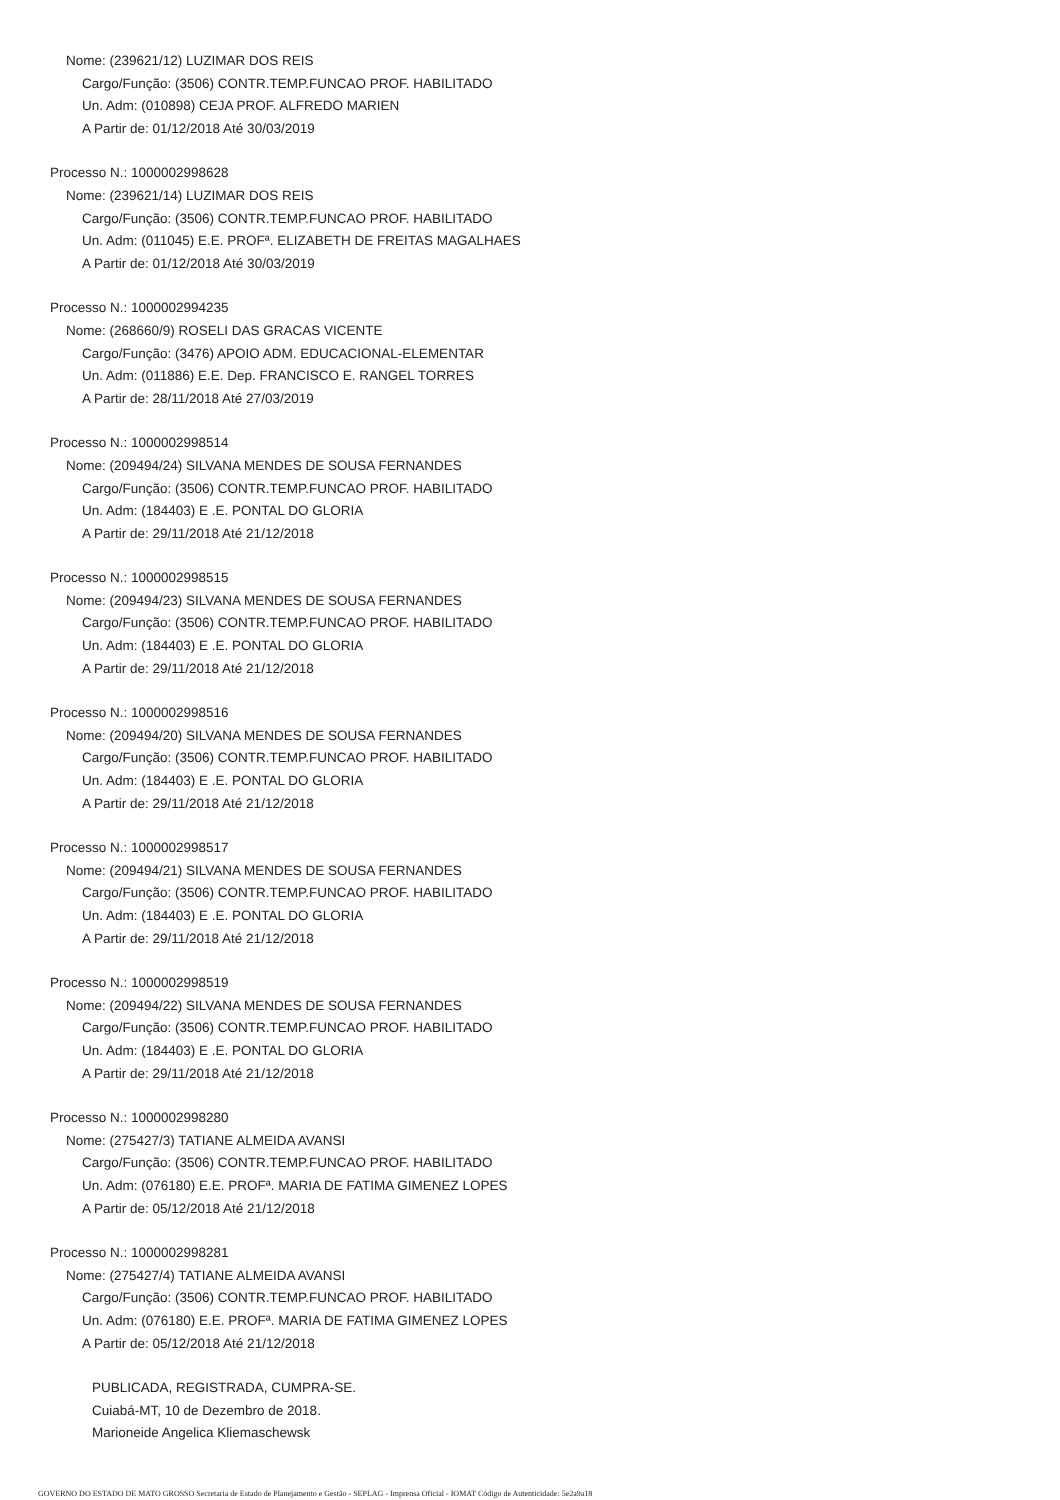Nome: (239621/12) LUZIMAR DOS REIS
Cargo/Função: (3506) CONTR.TEMP.FUNCAO PROF. HABILITADO
Un. Adm: (010898) CEJA PROF. ALFREDO MARIEN
A Partir de: 01/12/2018 Até 30/03/2019
Processo N.: 1000002998628
Nome: (239621/14) LUZIMAR DOS REIS
Cargo/Função: (3506) CONTR.TEMP.FUNCAO PROF. HABILITADO
Un. Adm: (011045) E.E. PROFª. ELIZABETH DE FREITAS MAGALHAES
A Partir de: 01/12/2018 Até 30/03/2019
Processo N.: 1000002994235
Nome: (268660/9) ROSELI DAS GRACAS VICENTE
Cargo/Função: (3476) APOIO ADM. EDUCACIONAL-ELEMENTAR
Un. Adm: (011886) E.E. Dep. FRANCISCO E. RANGEL TORRES
A Partir de: 28/11/2018 Até 27/03/2019
Processo N.: 1000002998514
Nome: (209494/24) SILVANA MENDES DE SOUSA FERNANDES
Cargo/Função: (3506) CONTR.TEMP.FUNCAO PROF. HABILITADO
Un. Adm: (184403) E .E. PONTAL DO GLORIA
A Partir de: 29/11/2018 Até 21/12/2018
Processo N.: 1000002998515
Nome: (209494/23) SILVANA MENDES DE SOUSA FERNANDES
Cargo/Função: (3506) CONTR.TEMP.FUNCAO PROF. HABILITADO
Un. Adm: (184403) E .E. PONTAL DO GLORIA
A Partir de: 29/11/2018 Até 21/12/2018
Processo N.: 1000002998516
Nome: (209494/20) SILVANA MENDES DE SOUSA FERNANDES
Cargo/Função: (3506) CONTR.TEMP.FUNCAO PROF. HABILITADO
Un. Adm: (184403) E .E. PONTAL DO GLORIA
A Partir de: 29/11/2018 Até 21/12/2018
Processo N.: 1000002998517
Nome: (209494/21) SILVANA MENDES DE SOUSA FERNANDES
Cargo/Função: (3506) CONTR.TEMP.FUNCAO PROF. HABILITADO
Un. Adm: (184403) E .E. PONTAL DO GLORIA
A Partir de: 29/11/2018 Até 21/12/2018
Processo N.: 1000002998519
Nome: (209494/22) SILVANA MENDES DE SOUSA FERNANDES
Cargo/Função: (3506) CONTR.TEMP.FUNCAO PROF. HABILITADO
Un. Adm: (184403) E .E. PONTAL DO GLORIA
A Partir de: 29/11/2018 Até 21/12/2018
Processo N.: 1000002998280
Nome: (275427/3) TATIANE ALMEIDA AVANSI
Cargo/Função: (3506) CONTR.TEMP.FUNCAO PROF. HABILITADO
Un. Adm: (076180) E.E. PROFª. MARIA DE FATIMA GIMENEZ LOPES
A Partir de: 05/12/2018 Até 21/12/2018
Processo N.: 1000002998281
Nome: (275427/4) TATIANE ALMEIDA AVANSI
Cargo/Função: (3506) CONTR.TEMP.FUNCAO PROF. HABILITADO
Un. Adm: (076180) E.E. PROFª. MARIA DE FATIMA GIMENEZ LOPES
A Partir de: 05/12/2018 Até 21/12/2018
PUBLICADA, REGISTRADA, CUMPRA-SE.
Cuiabá-MT, 10 de Dezembro de 2018.
Marioneide Angelica Kliemaschewsk
GOVERNO DO ESTADO DE MATO GROSSO Secretaria de Estado de Planejamento e Gestão - SEPLAG - Imprensa Oficial - IOMAT Código de Autenticidade: 5e2a9a18